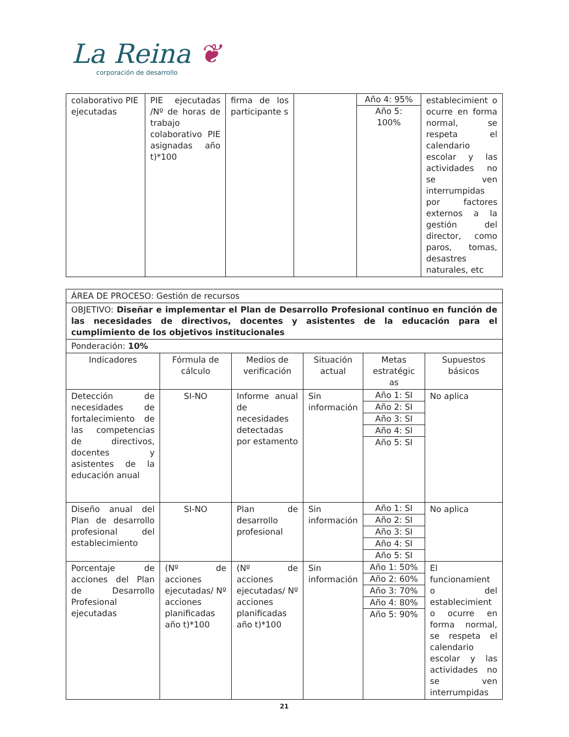La Reina ❦
corporación de desarrollo
| colaborativo PIE ejecutadas | PIE ejecutadas /Nº de horas de trabajo colaborativo PIE asignadas año t)*100 | firma de los participante s | | Año 4: 95% Año 5: 100% | establecimient o ocurre en forma normal, se respeta el calendario escolar y las actividades no se ven interrumpidas por factores externos a la gestión del director, como paros, tomas, desastres naturales, etc |
| ÁREA DE PROCESO: Gestión de recursos | | | | | |
| OBJETIVO: Diseñar e implementar el Plan de Desarrollo Profesional continuo en función de las necesidades de directivos, docentes y asistentes de la educación para el cumplimiento de los objetivos institucionales | | | | | |
| Ponderación: 10% | | | | | |
| Indicadores | Fórmula de cálculo | Medios de verificación | Situación actual | Metas estratégic as | Supuestos básicos |
| Detección de necesidades de fortalecimiento de las competencias de directivos, docentes y asistentes de la educación anual | SI-NO | Informe anual de necesidades detectadas por estamento | Sin información | Año 1: SI Año 2: SI Año 3: SI Año 4: SI Año 5: SI | No aplica |
| Diseño anual del Plan de desarrollo profesional del establecimiento | SI-NO | Plan de desarrollo profesional | Sin información | Año 1: SI Año 2: SI Año 3: SI Año 4: SI Año 5: SI | No aplica |
| Porcentaje de acciones del Plan de Desarrollo Profesional ejecutadas | (Nº de acciones ejecutadas/ Nº acciones planificadas año t)*100 | (Nº de acciones ejecutadas/ Nº acciones planificadas año t)*100 | Sin información | Año 1: 50% Año 2: 60% Año 3: 70% Año 4: 80% Año 5: 90% | El funcionamient o del establecimient o ocurre en forma normal, se respeta el calendario escolar y las actividades no se ven interrumpidas |
21